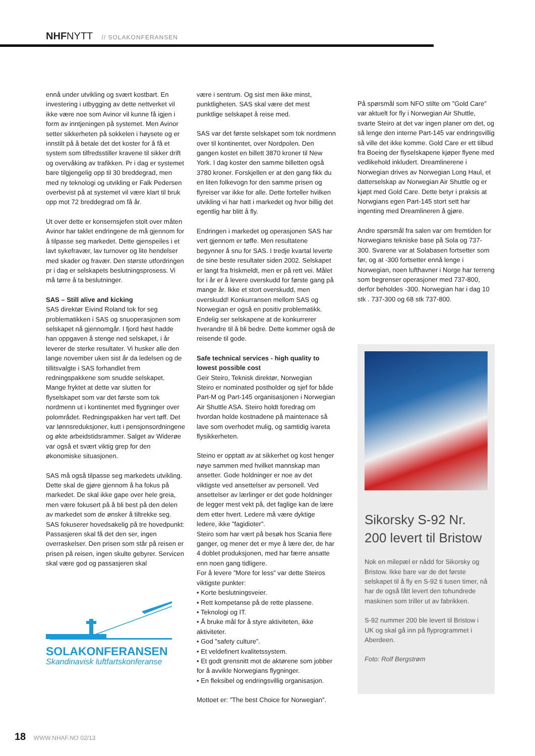NHFNYTT // SOLAKONFERANSEN
ennå under utvikling og svært kostbart. En investering i utbygging av dette nettverket vil ikke være noe som Avinor vil kunne få igjen i form av inntjeningen på systemet. Men Avinor setter sikkerheten på sokkelen i høysete og er innstilt på å betale det det koster for å få et system som tilfredsstiller kravene til sikker drift og overvåking av trafikken. Pr i dag er systemet bare tilgjengelig opp til 30 breddegrad, men med ny teknologi og utvikling er Falk Pedersen overbevist på at systemet vil være klart til bruk opp mot 72 breddegrad om få år.
Ut over dette er konsernsjefen stolt over måten Avinor har taklet endringene de må gjennom for å tilpasse seg markedet. Dette gjenspeiles i et lavt sykefravær, lav turnover og lite hendelser med skader og fravær. Den største utfordringen pr i dag er selskapets beslutningsprosess. Vi må tørre å ta beslutninger.
SAS – Still alive and kicking
SAS direktør Eivind Roland tok for seg problematikken i SAS og snuoperasjonen som selskapet nå gjennomgår. I fjord høst hadde han oppgaven å stenge ned selskapet, i år leverer de sterke resultater. Vi husker alle den lange november uken sist år da ledelsen og de tillitsvalgte i SAS forhandlet frem redningspakkene som snudde selskapet. Mange fryktet at dette var slutten for flyselskapet som var det første som tok nordmenn ut i kontinentet med flygninger over polområdet. Redningspakken har vert tøff. Det var lønnsreduksjoner, kutt i pensjonsordningene og økte arbeidstidsrammer. Salget av Widerøe var også et svært viktig grep for den økonomiske situasjonen.
SAS må også tilpasse seg markedets utvikling. Dette skal de gjøre gjennom å ha fokus på markedet. De skal ikke gape over hele greia, men være fokusert på å bli best på den delen av markedet som de ønsker å tiltrekke seg. SAS fokuserer hovedsakelig på tre hovedpunkt: Passasjeren skal få det den ser, ingen overraskelser. Den prisen som står på reisen er prisen på reisen, ingen skulte gebyrer. Servicen skal være god og passasjeren skal
SOLAKONFERANSEN
Skandinavisk luftfartskonferanse
være i sentrum. Og sist men ikke minst, punktligheten. SAS skal være det mest punktlige selskapet å reise med.
SAS var det første selskapet som tok nordmenn over til kontinentet, over Nordpolen. Den gangen kostet en billett 3870 kroner til New York. I dag koster den samme billetten også 3780 kroner. Forskjellen er at den gang fikk du en liten folkevogn for den samme prisen og flyreiser var ikke for alle. Dette forteller hvilken utvikling vi har hatt i markedet og hvor billig det egentlig har blitt å fly.
Endringen i markedet og operasjonen SAS har vert gjennom er tøffe. Men resultatene begynner å snu for SAS. I tredje kvartal leverte de sine beste resultater siden 2002. Selskapet er langt fra friskmeldt, men er på rett vei. Målet for i år er å levere overskudd for første gang på mange år. Ikke et stort overskudd, men overskudd! Konkurransen mellom SAS og Norwegian er også en positiv problematikk. Endelig ser selskapene at de konkurrerer hverandre til å bli bedre. Dette kommer også de reisende til gode.
Safe technical services - high quality to lowest possible cost
Geir Steiro, Teknisk direktør, Norwegian
Steiro er nominated postholder og sjef for både Part-M og Part-145 organisasjonen i Norwegian Air Shuttle ASA. Steiro holdt foredrag om hvordan holde kostnadene på maintenace så lave som overhodet mulig, og samtidig ivareta flysikkerheten.
Steino er opptatt av at sikkerhet og kost henger nøye sammen med hvilket mannskap man ansetter. Gode holdninger er noe av det viktigste ved ansettelser av personell. Ved ansettelser av lærlinger er det gode holdninger de legger mest vekt på, det faglige kan de lære dem etter hvert. Ledere må være dyktige ledere, ikke ”fagidioter”.
Steiro som har vært på besøk hos Scania flere ganger, og mener det er mye å lære der, de har 4 doblet produksjonen, med har færre ansatte enn noen gang tidligere.
For å levere ”More for less” var dette Steiros viktigste punkter:
• Korte beslutningsveier.
• Rett kompetanse på de rette plassene.
• Teknologi og IT.
• Å bruke mål for å styre aktiviteten, ikke aktiviteter.
• God ”safety culture”.
• Et veldefinert kvalitetssystem.
• Et godt grensnitt mot de aktørene som jobber for å avvikle Norwegians flygninger.
• En fleksibel og endringsvillig organisasjon.
Mottoet er: ”The best Choice for Norwegian”.
På spørsmål som NFO stilte om ”Gold Care” var aktuelt for fly i Norwegian Air Shuttle, svarte Steiro at det var ingen planer om det, og så lenge den interne Part-145 var endringsvillig så ville det ikke komme. Gold Care er ett tilbud fra Boeing der flyselskapene kjøper flyene med vedlikehold inkludert. Dreamlinerene i Norwegian drives av Norwegian Long Haul, et datterselskap av Norwegian Air Shuttle og er kjøpt med Gold Care. Dette betyr i praksis at Norwgians egen Part-145 stort sett har ingenting med Dreamlineren å gjøre.
Andre spørsmål fra salen var om fremtiden for Norwegians tekniske base på Sola og 737-300. Svarene var at Solabasen fortsetter som før, og at -300 fortsetter ennå lenge i Norwegian, noen lufthavner i Norge har terreng som begrenser operasjoner med 737-800, derfor beholdes -300. Norwegian har i dag 10 stk . 737-300 og 68 stk 737-800.
Sikorsky S-92 Nr. 200 levert til Bristow
Nok en milepæl er nådd for Sikorsky og Bristow. Ikke bare var de det første selskapet til å fly en S-92 ti tusen timer, nå har de også fått levert den tohundrede maskinen som triller ut av fabrikken.
S-92 nummer 200 ble levert til Bristow i UK og skal gå inn på flyprogrammet i Aberdeen.
Foto: Rolf Bergstrøm
18 WWW.NHAF.NO 02/13